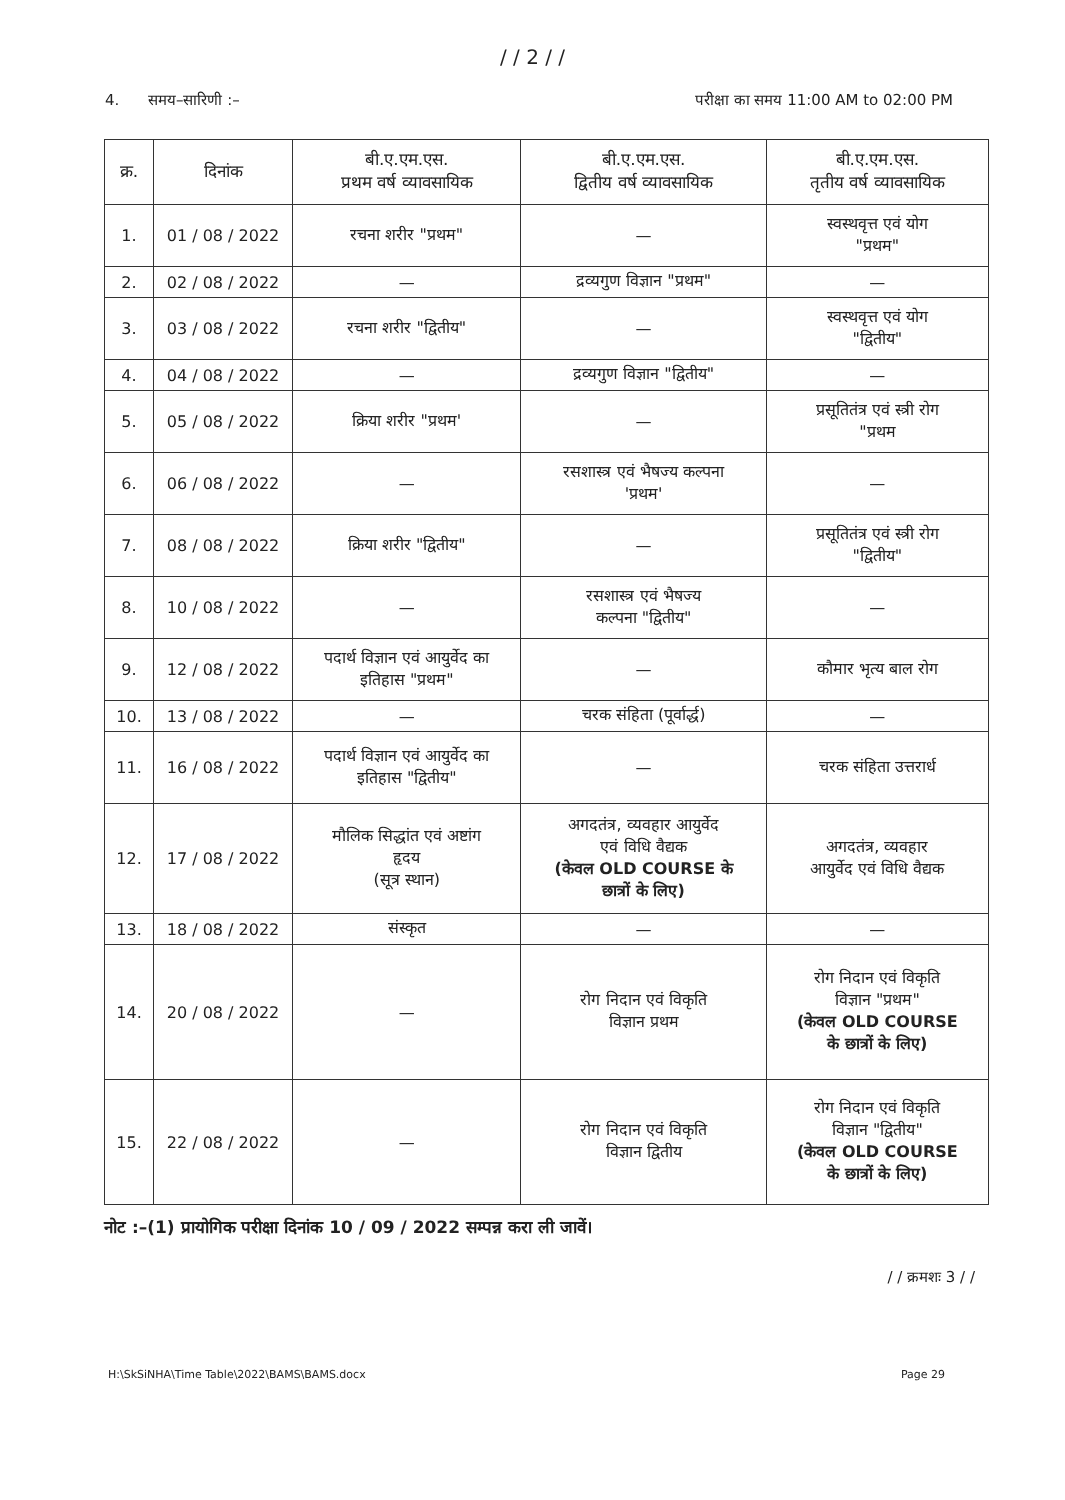/ / 2 / /
4. समय–सारिणी :– परीक्षा का समय 11:00 AM to 02:00 PM
| क्र. | दिनांक | बी.ए.एम.एस. प्रथम वर्ष व्यावसायिक | बी.ए.एम.एस. द्वितीय वर्ष व्यावसायिक | बी.ए.एम.एस. तृतीय वर्ष व्यावसायिक |
| --- | --- | --- | --- | --- |
| 1. | 01 / 08 / 2022 | रचना शरीर "प्रथम" | — | स्वस्थवृत्त एवं योग "प्रथम" |
| 2. | 02 / 08 / 2022 | — | द्रव्यगुण विज्ञान "प्रथम" | — |
| 3. | 03 / 08 / 2022 | रचना शरीर "द्वितीय" | — | स्वस्थवृत्त एवं योग "द्वितीय" |
| 4. | 04 / 08 / 2022 | — | द्रव्यगुण विज्ञान "द्वितीय" | — |
| 5. | 05 / 08 / 2022 | क्रिया शरीर "प्रथम' | — | प्रसूतितंत्र एवं स्त्री रोग "प्रथम |
| 6. | 06 / 08 / 2022 | — | रसशास्त्र एवं भैषज्य कल्पना 'प्रथम' | — |
| 7. | 08 / 08 / 2022 | क्रिया शरीर "द्वितीय" | — | प्रसूतितंत्र एवं स्त्री रोग "द्वितीय" |
| 8. | 10 / 08 / 2022 | — | रसशास्त्र एवं भैषज्य कल्पना "द्वितीय" | — |
| 9. | 12 / 08 / 2022 | पदार्थ विज्ञान एवं आयुर्वेद का इतिहास "प्रथम" | — | कौमार भृत्य बाल रोग |
| 10. | 13 / 08 / 2022 | — | चरक संहिता (पूर्वार्द्ध) | — |
| 11. | 16 / 08 / 2022 | पदार्थ विज्ञान एवं आयुर्वेद का इतिहास "द्वितीय" | — | चरक संहिता उत्तरार्ध |
| 12. | 17 / 08 / 2022 | मौलिक सिद्धांत एवं अष्टांग हृदय (सूत्र स्थान) | अगदतंत्र, व्यवहार आयुर्वेद एवं विधि वैद्यक (केवल OLD COURSE के छात्रों के लिए) | अगदतंत्र, व्यवहार आयुर्वेद एवं विधि वैद्यक |
| 13. | 18 / 08 / 2022 | संस्कृत | — | — |
| 14. | 20 / 08 / 2022 | — | रोग निदान एवं विकृति विज्ञान प्रथम | रोग निदान एवं विकृति विज्ञान "प्रथम" (केवल OLD COURSE के छात्रों के लिए) |
| 15. | 22 / 08 / 2022 | — | रोग निदान एवं विकृति विज्ञान द्वितीय | रोग निदान एवं विकृति विज्ञान "द्वितीय" (केवल OLD COURSE के छात्रों के लिए) |
नोट :–(1) प्रायोगिक परीक्षा दिनांक 10 / 09 / 2022 सम्पन्न करा ली जावें।
/ / क्रमशः 3 / /
H:\SkSiNHA\Time Table\2022\BAMS\BAMS.docx Page 29